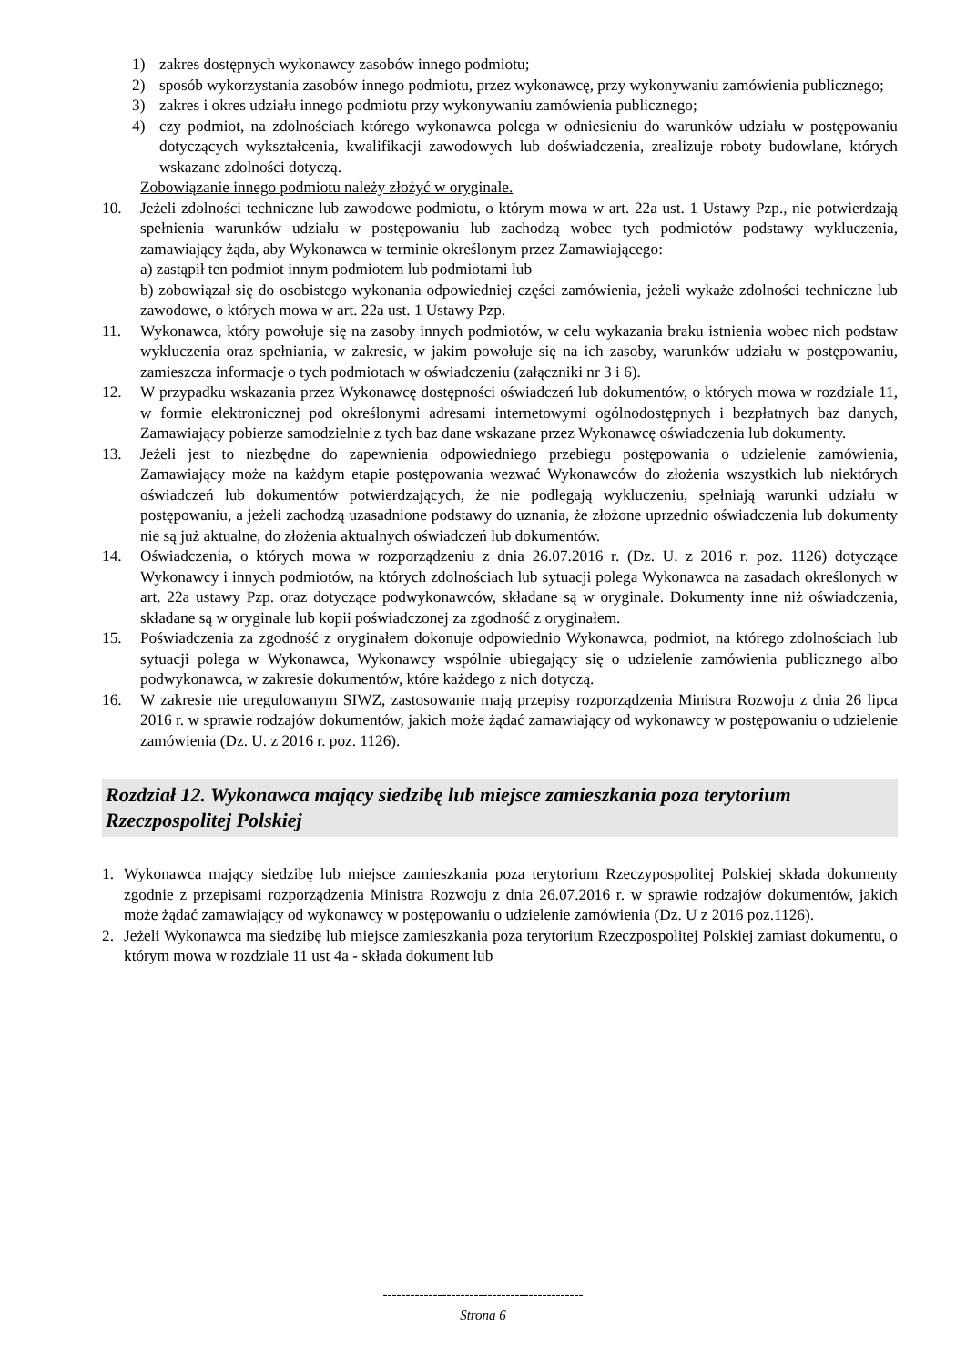1) zakres dostępnych wykonawcy zasobów innego podmiotu;
2) sposób wykorzystania zasobów innego podmiotu, przez wykonawcę, przy wykonywaniu zamówienia publicznego;
3) zakres i okres udziału innego podmiotu przy wykonywaniu zamówienia publicznego;
4) czy podmiot, na zdolnościach którego wykonawca polega w odniesieniu do warunków udziału w postępowaniu dotyczących wykształcenia, kwalifikacji zawodowych lub doświadczenia, zrealizuje roboty budowlane, których wskazane zdolności dotyczą.
Zobowiązanie innego podmiotu należy złożyć w oryginale.
10. Jeżeli zdolności techniczne lub zawodowe podmiotu, o którym mowa w art. 22a ust. 1 Ustawy Pzp., nie potwierdzają spełnienia warunków udziału w postępowaniu lub zachodzą wobec tych podmiotów podstawy wykluczenia, zamawiający żąda, aby Wykonawca w terminie określonym przez Zamawiającego:
a) zastąpił ten podmiot innym podmiotem lub podmiotami lub
b) zobowiązał się do osobistego wykonania odpowiedniej części zamówienia, jeżeli wykaże zdolności techniczne lub zawodowe, o których mowa w art. 22a ust. 1 Ustawy Pzp.
11. Wykonawca, który powołuje się na zasoby innych podmiotów, w celu wykazania braku istnienia wobec nich podstaw wykluczenia oraz spełniania, w zakresie, w jakim powołuje się na ich zasoby, warunków udziału w postępowaniu, zamieszcza informacje o tych podmiotach w oświadczeniu (załączniki nr 3 i 6).
12. W przypadku wskazania przez Wykonawcę dostępności oświadczeń lub dokumentów, o których mowa w rozdziale 11, w formie elektronicznej pod określonymi adresami internetowymi ogólnodostępnych i bezpłatnych baz danych, Zamawiający pobierze samodzielnie z tych baz dane wskazane przez Wykonawcę oświadczenia lub dokumenty.
13. Jeżeli jest to niezbędne do zapewnienia odpowiedniego przebiegu postępowania o udzielenie zamówienia, Zamawiający może na każdym etapie postępowania wezwać Wykonawców do złożenia wszystkich lub niektórych oświadczeń lub dokumentów potwierdzających, że nie podlegają wykluczeniu, spełniają warunki udziału w postępowaniu, a jeżeli zachodzą uzasadnione podstawy do uznania, że złożone uprzednio oświadczenia lub dokumenty nie są już aktualne, do złożenia aktualnych oświadczeń lub dokumentów.
14. Oświadczenia, o których mowa w rozporządzeniu z dnia 26.07.2016 r. (Dz. U. z 2016 r. poz. 1126) dotyczące Wykonawcy i innych podmiotów, na których zdolnościach lub sytuacji polega Wykonawca na zasadach określonych w art. 22a ustawy Pzp. oraz dotyczące podwykonawców, składane są w oryginale. Dokumenty inne niż oświadczenia, składane są w oryginale lub kopii poświadczonej za zgodność z oryginałem.
15. Poświadczenia za zgodność z oryginałem dokonuje odpowiednio Wykonawca, podmiot, na którego zdolnościach lub sytuacji polega w Wykonawca, Wykonawcy wspólnie ubiegający się o udzielenie zamówienia publicznego albo podwykonawca, w zakresie dokumentów, które każdego z nich dotyczą.
16. W zakresie nie uregulowanym SIWZ, zastosowanie mają przepisy rozporządzenia Ministra Rozwoju z dnia 26 lipca 2016 r. w sprawie rodzajów dokumentów, jakich może żądać zamawiający od wykonawcy w postępowaniu o udzielenie zamówienia (Dz. U. z 2016 r. poz. 1126).
Rozdział 12. Wykonawca mający siedzibę lub miejsce zamieszkania poza terytorium Rzeczpospolitej Polskiej
1. Wykonawca mający siedzibę lub miejsce zamieszkania poza terytorium Rzeczypospolitej Polskiej składa dokumenty zgodnie z przepisami rozporządzenia Ministra Rozwoju z dnia 26.07.2016 r. w sprawie rodzajów dokumentów, jakich może żądać zamawiający od wykonawcy w postępowaniu o udzielenie zamówienia (Dz. U z 2016 poz.1126).
2. Jeżeli Wykonawca ma siedzibę lub miejsce zamieszkania poza terytorium Rzeczpospolitej Polskiej zamiast dokumentu, o którym mowa w rozdziale 11 ust 4a - składa dokument lub
--------------------------------------------
Strona 6